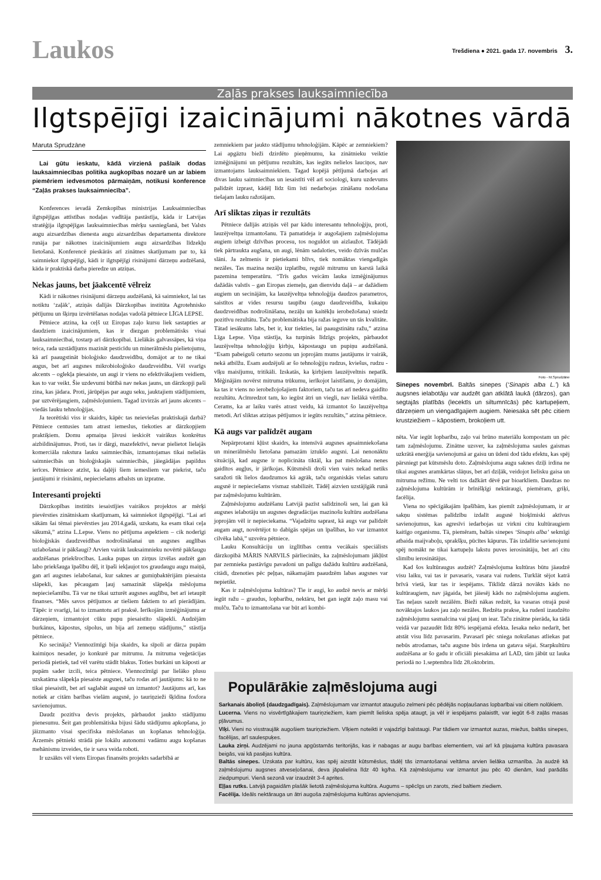Laukos
Trešdiena ● 2021. gada 17. novembris 3.
Zaļās prakses lauksaimniecība
Ilgtspējīgi izaicinājumi nākotnes vārdā
Maruta Sprudzāne
Lai gūtu ieskatu, kādā virzienā pašlaik dodas lauksaimniecības politika augkopības nozarē un ar labiem piemēriem iedvesmotos pārmaiņām, notikusi konference “Zaļās prakses lauksaimniecība”.
Konferences ievadā Zemkopības ministrijas Lauksaimniecības ilgtspējīgas attīstības nodaļas vadītāja pastāstīja, kāda ir Latvijas stratēģija ilgtspējīgas lauksaimniecības mērķu sasniegšanā, bet Valsts augu aizsardzības dienesta augu aizsardzības departamenta direktore runāja par nākotnes izaicinājumiem augu aizsardzības līdzekļu lietošanā. Konferencē pieskārās arī zinātnes skatījumam par to, kā saimniekot ilgtspējīgi, kādi ir ilgtspējīgi risinājumi dārzeņu audzēšanā, kāda ir praktiskā darba pieredze un atziņas.
Nekas jauns, bet jāakcentē vēlreiz
Kādi ir nākotnes risinājumi dārzeņu audzēšanā, kā saimniekot, lai tas notiktu ‘zaļāk’, atziņās dalījās Dārzkopības institūta Agrotehnisko pētījumu un šķirņu izvērtēšanas nodaļas vadošā pētniece LĪGA LEPSE.
Pētniece atzina, ka ceļš uz Eiropas zaļo kursu liek sastapties ar daudziem izaicinājumiem, kas ir diezgan problemātisks visai lauksaimniecībai, tostarp arī dārzkopībai. Lielākās galvassāpes, kā viņa teica, rada uzstādījums mazināt pesticīdu un minerālmēslu pielietojumu, kā arī paaugstināt bioloģisko daudzveidību, domājot ar to ne tikai augus, bet arī augsnes mikrobioloģisko daudzveidību. Vēl svarīgs akcents – oglekļa piesaiste, un augi ir viens no efektīvākajiem veidiem, kas to var veikt. Šie uzdevumi būtībā nav nekas jauns, un dārzkopji paši zina, kas jādara. Proti, jārūpējas par augu seku, jauktajiem stādījumiem, par uztvērējaugiem, zaļmēslojumiem. Tagad izvirzās arī jauns akcents – viedās lauku tehnoloģijas.
Ja teorētiski viss ir skaidrs, kāpēc tas neieviešas praktiskajā darbā? Pētniece centusies tam atrast iemeslus, tiekoties ar dārzkopjiem praktiķiem. Domu apmaiņa ļāvusi ieskicēt vairākus konkrētus aizbildinājumus. Proti, tas ir dārgi, mazefektīvi, nevar pielietot lielajās komerciāla rakstura lauku saimniecībās, izmantojamas tikai nelielās saimniecībās un bioloģiskajās saimniecībās, jāiegādājas papildus ierīces. Pētniece atzīst, ka daļēji šiem iemesliem var piekrist, taču jautājumi ir risināmi, nepieciešams atbalsts un izpratne.
Interesanti projekti
Dārzkopības institūts iesaistījies vairākos projektos ar mērķi pievērsties zinātniskam skatījumam, kā saimniekot ilgtspējīgi. “Lai arī sākām šai tēmai pievērsties jau 2014.gadā, uzskatu, ka esam tikai ceļa sākumā,” atzina L.Lepse. Viens no pētījuma aspektiem – cik noderīgi bioloģiskās daudzveidības nodrošināšanai un augsnes auglības uzlabošanai ir pākšaugi? Arvien vairāk lauksaimnieku novērtē pākšaugu audzēšanas priekšrocības. Lauka pupas un zirņus izvēlas audzēt gan labo priekšauga īpašību dēļ, it īpaši iekļaujot tos graudaugu augu maiņā, gan arī augsnes ielabošanai, kur saknes ar gumiņbaktērijām piesaista slāpekli, kas pēcaugam ļauj samazināt slāpekļa mēslojuma nepieciešamību. Tā var ne tikai uzturēt augsnes auglību, bet arī ietaupīt finanses. “Mēs savos pētījumos ar tiešiem faktiem to arī pierādījām. Tāpēc ir svarīgi, lai to izmantotu arī praksē. Ierīkojām izmēģinājumu ar dārzeņiem, izmantojot cūku pupu piesaistīto slāpekli. Audzējām burkānus, kāpostus, sīpolus, un bija arī zemeņu stādījums,” stāstīja pētniece.
Ko secināja? Viennozīmīgi bija skaidrs, ka sīpoli ar dārza pupām kaimiņos nesader, jo konkurē par mitrumu. Ja mitruma veģetācijas periodā pietiek, tad vēl varētu stādīt blakus. Toties burkāni un kāposti ar pupām sader izcili, teica pētniece. Viennozīmīgi par lielāko plusu uzskatāma slāpekļa piesaiste augsnei, taču rodas arī jautājums: kā to ne tikai piesaistīt, bet arī saglabāt augsnē un izmantot? Jautājums arī, kas notiek ar citām barības vielām augsnē, jo tauriņzieži šķīdina fosfora savienojumus.
Daudz pozitīva devis projekts, pārbaudot jaukto stādījumu pienesumu. Šeit gan problemātiska bijusi šādu stādījumu apkopšana, jo jāizmanto visai specifiska mēslošanas un kopšanas tehnoloģija. Ārzemēs pētnieki strādā pie lokālu autonomi vadāmu augu kopšanas mehānismu izveides, tie ir sava veida roboti.
Ir uzsākts vēl viens Eiropas finansēts projekts sadarbībā ar
zemniekiem par jaukto stādījumu tehnoloģijām. Kāpēc ar zemniekiem? Lai apgāztu bieži dzirdēto pieņēmumu, ka zinātnieku veiktie izmēģinājumi un pētījumu rezultāts, kas iegūts nelielos lauciņos, nav izmantojams lauksaimniekiem. Tagad kopējā pētījumā darbojas arī divas lauku saimniecības un iesaistīti vēl arī sociologi, kuru uzdevums palīdzēt izprast, kādēļ līdz šim īsti nedarbojas zināšanu nodošana tiešajam lauku ražotājam.
Arī sliktas ziņas ir rezultāts
Pētniece dalījās atziņās vēl par kādu interesantu tehnoloģiju, proti, lauzējveltņa izmantošanu. Tā pamatideja ir augošajiem zaļmēslojuma augiem izbeigt dzīvības procesu, tos noguldot un aizlaužot. Tādējādi tiek pārtraukta augšana, un augi, lēnām sadaloties, veido dzīvās mulčas slāni. Ja zelmenis ir pietiekami blīvs, tiek nomāktas viengadīgās nezāles. Tas mazina nezāļu izplatību, regulē mitrumu un karstā laikā pazemina temperatūru. “Trīs gadus veicām lauka izmēģinājumus dažādās valstīs – gan Eiropas ziemeļu, gan dienvidu daļā – ar dažādiem augiem un secinājām, ka lauzējveltņa tehnoloģija daudzos parametros, saistītos ar vides resursu taupību (augu daudzveidība, kukaiņu daudzveidības nodrošināšana, nezāļu un kaitēkļu ierobežošana) sniedz pozitīvu rezultātu. Taču problemātiska bija ražas ieguve un tās kvalitāte. Tātad iesākums labs, bet ir, kur tiekties, lai paaugstinātu ražu,” atzina Līga Lepse. Viņa stāstīja, ka turpinās līdzīgs projekts, pārbaudot lauzējveltņa tehnoloģiju ķirbju, kāpostaugu un pupiņu audzēšanā. “Esam pabeiguši ceturto sezonu un joprojām mums jautājums ir vairāk, nekā atbilžu. Esam audzējuši ar šo tehnoloģiju rudzus, kviešus, rudzu - vīķu maisījumu, tritikāli. Izskatās, ka ķirbjiem lauzējveltnis nepatīk. Mēģinājām novērst mitruma trūkumu, ierīkojot laistīšanu, jo domājām, ka tas ir viens no ierobežojošajiem faktoriem, taču tas arī nedeva gaidīto rezultātu. Acīmredzot tam, ko iegūst ātri un viegli, nav lielākā vērtība. Cerams, ka ar laiku varēs atrast veidu, kā izmantot šo lauzējveltņa metodi. Arī sliktas atziņas pētījumos ir iegūts rezultāts,” atzina pētniece.
Kā augs var palīdzēt augam
Nepārprotami kļūst skaidrs, ka intensīvā augsnes apsaimniekošana un minerālmēslu lietošana pamazām iztukšo augsni. Lai nenonāktu situācijā, kad augsne ir noplicināta tiktāl, ka pat mēslošana nenes gaidītos augļus, ir jārīkojas. Kūtsmēsli droši vien vairs nekad netiks saražoti tik lielos daudzumos kā agrāk, taču organiskās vielas saturu augsnē ir nepieciešams vismaz stabilizēt. Tādēļ aizvien uzstājīgāk runā par zaļmēslojumu kultūrām.
Zaļmēslojumu audzēšanu Latvijā pazīst salīdzinoši sen, lai gan kā augsnes ielabotāju un augsnes degradācijas mazinošu kultūru audzēšana joprojām vēl ir nepieciekama. “Vajadzētu saprast, kā augs var palīdzēt augam augt, novērtējot to dabīgās spējas un īpašības, ko var izmantot cilvēka labā,” uzsvēra pētniece.
Lauku Konsultāciju un izglītības centra vecākais speciālists dārzkopībā MĀRIS NARVILS pārliecināts, ka zaļmēslojumam jākļūst par zemnieka pastāvīgu pavadoni un palīgu dažādu kultūru audzēšanā, citādi, dzenoties pēc peļņas, nākamajām paaudzēm labas augsnes var nepietikt.
Kas ir zaļmēslojuma kultūras? Tie ir augi, ko audzē nevis ar mērķi iegūt ražu – graudus, lopbarību, nektāru, bet gan iegūt zaļo masu vai mulču. Taču to izmantošana var būt arī kombi-
Foto - M.Sprudzāne
Sinepes novembrī. Baltās sinepes (‘Sinapis alba L.’) kā augsnes ielabotāju var audzēt gan atklātā laukā (dārzos), gan segtajās platībās (lecektīs un siltumnīcās) pēc kartupeļiem, dārzeņiem un viengadīgajiem augiem. Neiesaka sēt pēc citiem krustziežiem – kāpostiem, brokoļiem utt.
nēta. Var iegūt lopbarību, zaļo vai brūno materiālu kompostam un pēc tam zaļmēslojumu. Zinātne uzsver, ka zaļmēslojuma saules gaismas uzkrātā enerģija savienojumā ar gaisu un ūdeni dod tādu efektu, kas spēj pārsniegt pat kūtsmēslu doto. Zaļmēslojuma augu saknes dziļi irdina ne tikai augsnes aramkārtas slāņus, bet arī dziļāk, veidojot lielisku gaisa un mitruma režīmu. Ne velti tos dažkārt dēvē par bioarkliem. Daudzas no zaļmēslojuma kultūrām ir brīnišķīgi nektāraugi, piemēram, griķi, facēlija.
Viena no spēcīgākajām īpašībām, kas piemīt zaļmēslojumam, ir ar sakņu sistēmas palīdzību izdalīt augsnē bioķīmiski aktīvus savienojumus, kas agresīvi iedarbojas uz virkni citu kultūraugiem kaitīgo organismu. Tā, piemēram, baltās sinepes ‘Sinapis alba’ sekmīgi atbaida maijvaboļu, sprakšķu, pūcītes kāpurus. Tās izdalītie savienojumi spēj nomākt ne tikai kartupeļu lakstu puves ierosinātāju, bet arī citu slimību ierosinātājus.
Kad šos kultūraugus audzēt? Zaļmēslojuma kultūras būtu jāaudzē visu laiku, vai tas ir pavasaris, vasara vai rudens. Turklāt sējot katrā brīvā vietā, kur tas ir iespējams. Tiklīdz dārzā novākts kāds no kultūraugiem, nav jāgaida, bet jāiesēj kāds no zaļmēslojuma augiem. Tas neļaus sazelt nezālēm. Bieži nākas redzēt, ka vasaras otrajā pusē novāktajos laukos jau zaļo nezāles. Redzēta prakse, ka rudenī izaudzēto zaļmēslojumu sasmalcina vai pļauj un iear. Taču zinātne pierāda, ka tādā veidā var pazaudēt līdz 80% iespējamā efekta. Iesaka neko nedarīt, bet atstāt visu līdz pavasarim. Pavasarī pēc sniega nokušanas atliekas pat nebūs atrodamas, taču augsne būs irdena un gatava sējai. Starpkultūru audzēšana ar šo gadu ir oficiāli piesakāma arī LAD, tām jābūt uz lauka periodā no 1.septembra līdz 28.oktobrim.
Populārākie zaļmēslojuma augi
Sarkanais āboliņš (daudzgadīgais). Zaļmēslojumam var izmantot ataugušo zelmeni pēc pēdējās nopļaušanas lopbarībai vai citiem nolūkiem.
Lucerna. Viens no visvērtīgākajiem tauriņziežiem, kam piemīt lieliska spēja ataugt, ja vēl ir iespējams palaistīt, var iegūt 6-8 zaļās masas pļāvumus.
Vīķi. Vieni no visstraujāk augošiem tauriņziežiem. Vīķiem noteikti ir vajadzīgi balstaugi. Par tādiem var izmantot auzas, miežus, baltās sinepes, facēlijas, arī saulespuķes.
Lauka zirņi. Audzējami no jauna apgūstamās teritorijās, kas ir nabagas ar augu barības elementiem, vai arī kā pļaujama kultūra pavasara beigās, vai kā pasējas kultūra.
Baltās sinepes. Uzskata par kultūru, kas spēj aizstāt kūtsmēslus, tādēļ tās izmantošanai veltāma arvien lielāka uzmanība. Ja audzē kā zaļmēslojumu augsnes atveseļošanai, deva jāpalielina līdz 40 kg/ha. Kā zaļmēslojumu var izmantot jau pēc 40 dienām, kad parādās ziedpumpuri. Vienā sezonā var izaudzēt 3-4 aprites.
Eļļas rutks. Latvijā pagaidām plašāk lietotā zaļmēslojuma kultūra. Augums – spēcīgs un zarots, zied baltiem ziediem.
Facēlija. Ideāls nektārauga un ātri augoša zaļmēslojuma kultūras apvienojums.